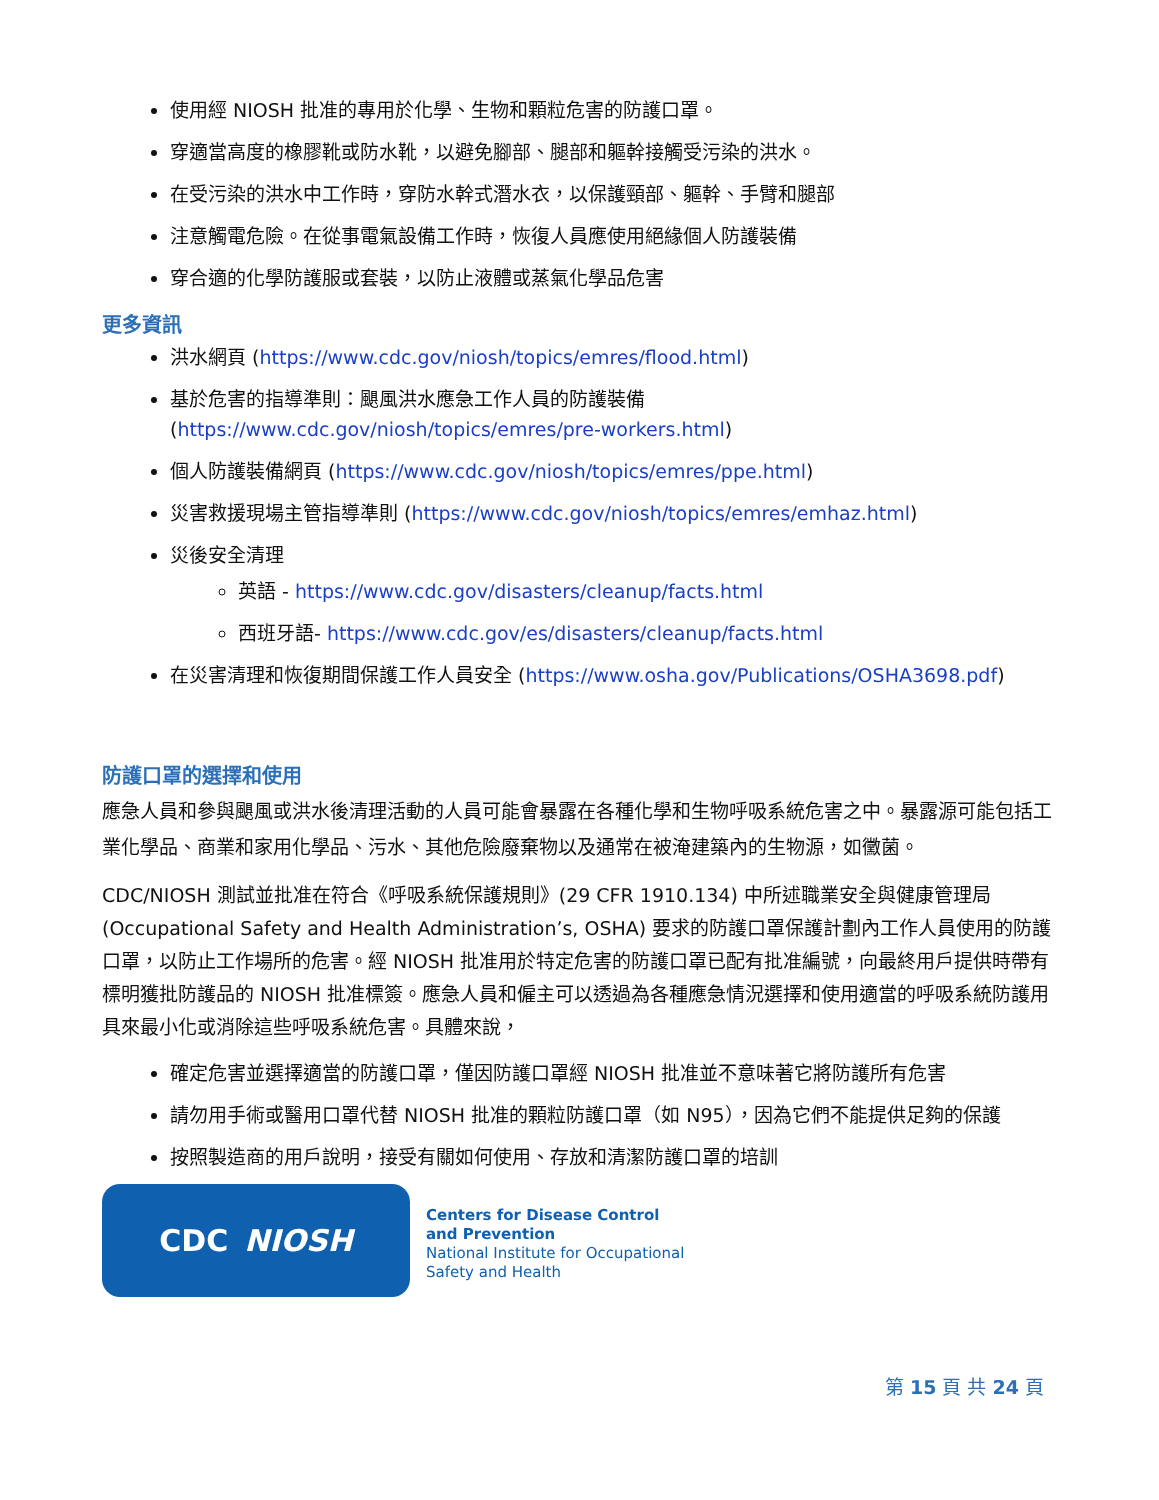使用經 NIOSH 批准的專用於化學、生物和顆粒危害的防護口罩。
穿適當高度的橡膠靴或防水靴，以避免腳部、腿部和軀幹接觸受污染的洪水。
在受污染的洪水中工作時，穿防水幹式潛水衣，以保護頸部、軀幹、手臂和腿部
注意觸電危險。在從事電氣設備工作時，恢復人員應使用絕緣個人防護裝備
穿合適的化學防護服或套裝，以防止液體或蒸氣化學品危害
更多資訊
洪水網頁 (https://www.cdc.gov/niosh/topics/emres/flood.html)
基於危害的指導準則：颶風洪水應急工作人員的防護裝備 (https://www.cdc.gov/niosh/topics/emres/pre-workers.html)
個人防護裝備網頁 (https://www.cdc.gov/niosh/topics/emres/ppe.html)
災害救援現場主管指導準則 (https://www.cdc.gov/niosh/topics/emres/emhaz.html)
災後安全清理
英語 - https://www.cdc.gov/disasters/cleanup/facts.html
西班牙語- https://www.cdc.gov/es/disasters/cleanup/facts.html
在災害清理和恢復期間保護工作人員安全 (https://www.osha.gov/Publications/OSHA3698.pdf)
防護口罩的選擇和使用
應急人員和參與颶風或洪水後清理活動的人員可能會暴露在各種化學和生物呼吸系統危害之中。暴露源可能包括工業化學品、商業和家用化學品、污水、其他危險廢棄物以及通常在被淹建築內的生物源，如黴菌。
CDC/NIOSH 測試並批准在符合《呼吸系統保護規則》(29 CFR 1910.134) 中所述職業安全與健康管理局 (Occupational Safety and Health Administration’s, OSHA) 要求的防護口罩保護計劃內工作人員使用的防護口罩，以防止工作場所的危害。經 NIOSH 批准用於特定危害的防護口罩已配有批准編號，向最終用戶提供時帶有標明獲批防護品的 NIOSH 批准標簽。應急人員和僱主可以透過為各種應急情況選擇和使用適當的呼吸系統防護用具來最小化或消除這些呼吸系統危害。具體來說，
確定危害並選擇適當的防護口罩，僅因防護口罩經 NIOSH 批准並不意味著它將防護所有危害
請勿用手術或醫用口罩代替 NIOSH 批准的顆粒防護口罩（如 N95），因為它們不能提供足夠的保護
按照製造商的用戶說明，接受有關如何使用、存放和清潔防護口罩的培訓
CDC NIOSH
Centers for Disease Control
and Prevention
National Institute for Occupational
Safety and Health
第 15 頁 共 24 頁